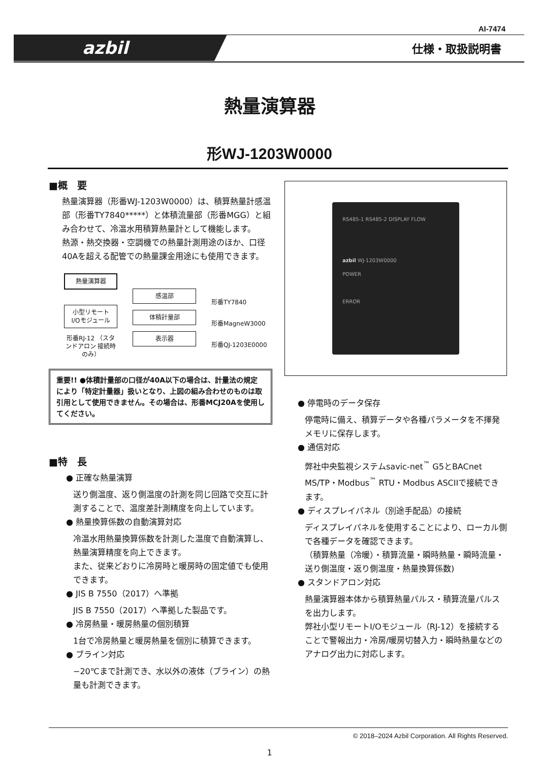AI-7474
azbil 仕様・取扱説明書
熱量演算器
形WJ-1203W0000
■概　要
熱量演算器（形番WJ-1203W0000）は、積算熱量計感温部（形番TY7840*****）と体積流量部（形番MGG）と組み合わせて、冷温水用積算熱量計として機能します。
熱源・熱交換器・空調機での熱量計測用途のほか、口径40Aを超える配管での熱量課金用途にも使用できます。
熱量演算器
小型リモート I/Oモジュール
形番RJ-12 （スタンドアロン 接続時のみ）
感温部
体積計量部
表示器
形番TY7840
形番MagneW3000
形番QJ-1203E0000
重要!! ●体積計量部の口径が40A以下の場合は、計量法の規定により「特定計量器」扱いとなり、上図の組み合わせのものは取引用として使用できません。その場合は、形番MCJ20Aを使用してください。
■特　長
● 正確な熱量演算
送り側温度、返り側温度の計測を同じ回路で交互に計測することで、温度差計測精度を向上しています。
● 熱量換算係数の自動演算対応
冷温水用熱量換算係数を計測した温度で自動演算し、熱量演算精度を向上できます。
また、従来どおりに冷房時と暖房時の固定値でも使用できます。
● JIS B 7550（2017）へ準拠
JIS B 7550（2017）へ準拠した製品です。
● 冷房熱量・暖房熱量の個別積算
1台で冷房熱量と暖房熱量を個別に積算できます。
● ブライン対応
−20℃まで計測でき、水以外の液体（ブライン）の熱量も計測できます。
RS485-1 RS485-2 DISPLAY FLOW
azbil WJ-1203W0000
POWER
ERROR
● 停電時のデータ保存
停電時に備え、積算データや各種パラメータを不揮発メモリに保存します。
● 通信対応
弊社中央監視システムsavic-net<sup>™</sup> G5とBACnet MS/TP・Modbus<sup>™</sup> RTU・Modbus ASCIIで接続できます。
● ディスプレイパネル（別途手配品）の接続
ディスプレイパネルを使用することにより、ローカル側で各種データを確認できます。
（積算熱量（冷暖）・積算流量・瞬時熱量・瞬時流量・送り側温度・返り側温度・熱量換算係数)
● スタンドアロン対応
熱量演算器本体から積算熱量パルス・積算流量パルスを出力します。
弊社小型リモートI/Oモジュール（RJ-12）を接続することで警報出力・冷房/暖房切替入力・瞬時熱量などのアナログ出力に対応します。
© 2018–2024 Azbil Corporation. All Rights Reserved.
1